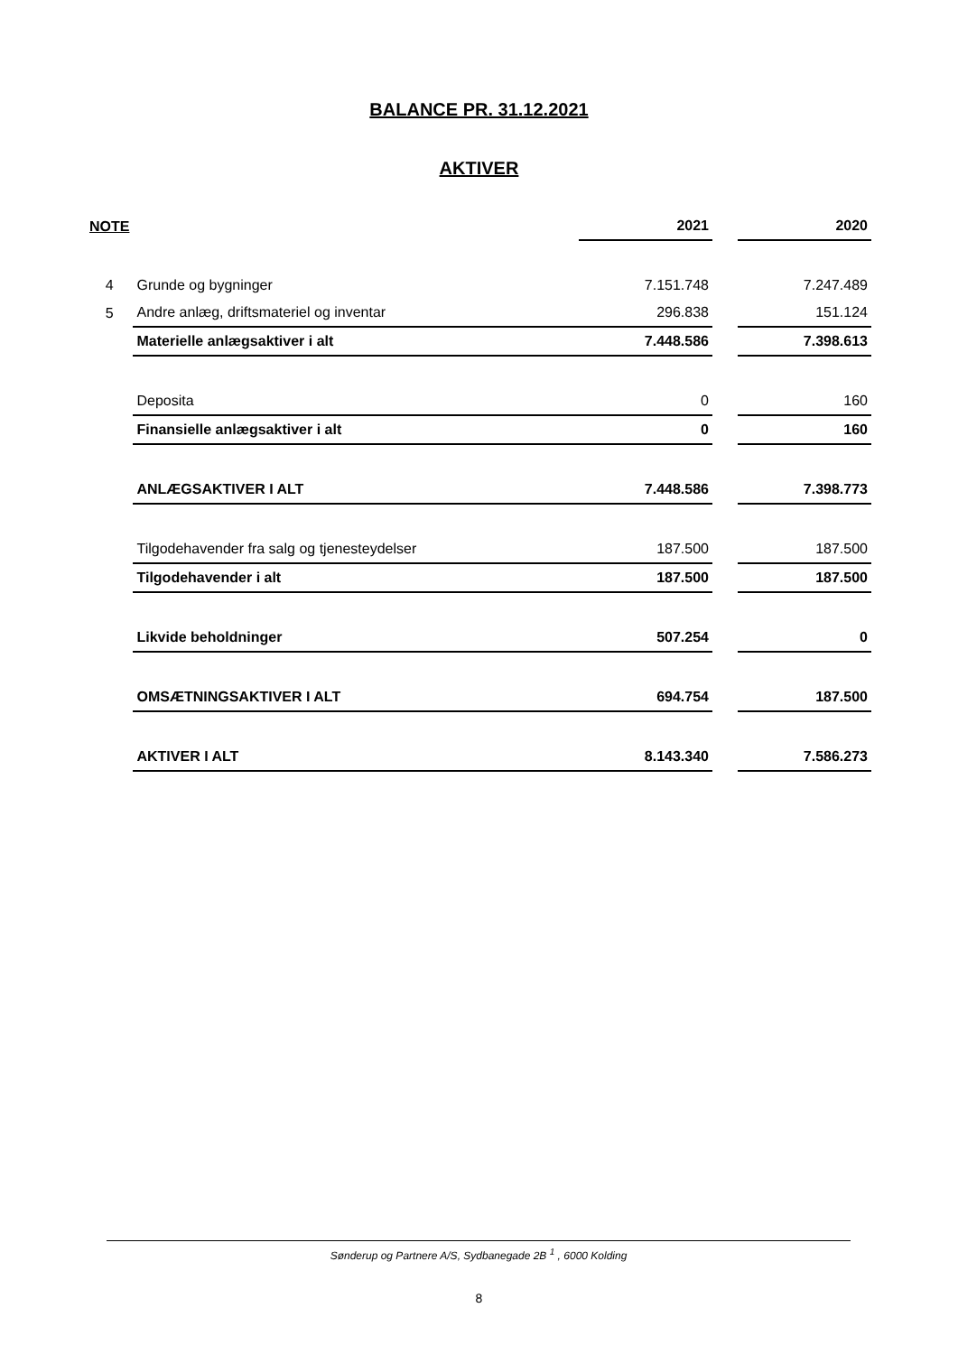BALANCE PR. 31.12.2021
AKTIVER
| NOTE | | 2021 | | 2020 |
| --- | --- | --- | --- | --- |
| 4 | Grunde og bygninger | 7.151.748 | | 7.247.489 |
| 5 | Andre anlæg, driftsmateriel og inventar | 296.838 | | 151.124 |
| | Materielle anlægsaktiver i alt | 7.448.586 | | 7.398.613 |
| | Deposita | 0 | | 160 |
| | Finansielle anlægsaktiver i alt | 0 | | 160 |
| | ANLÆGSAKTIVER I ALT | 7.448.586 | | 7.398.773 |
| | Tilgodehavender fra salg og tjenesteydelser | 187.500 | | 187.500 |
| | Tilgodehavender i alt | 187.500 | | 187.500 |
| | Likvide beholdninger | 507.254 | | 0 |
| | OMSÆTNINGSAKTIVER I ALT | 694.754 | | 187.500 |
| | AKTIVER I ALT | 8.143.340 | | 7.586.273 |
Sønderup og Partnere A/S, Sydbanegade 2B <sup>1</sup> , 6000 Kolding
8